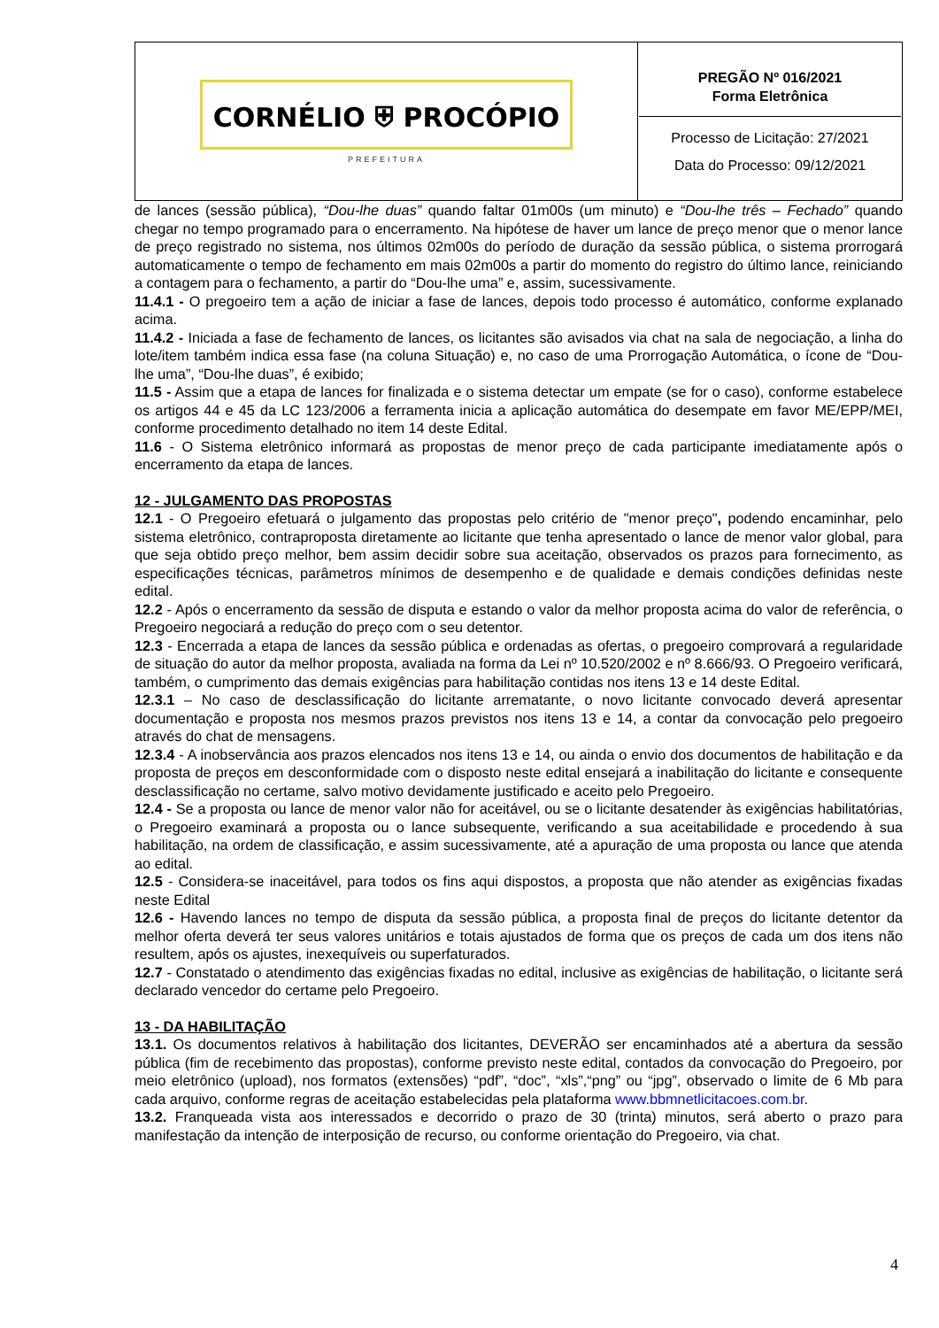| CORNÉLIO ⛨ PROCÓPIO PREFEITURA | PREGÃO Nº 016/2021 Forma Eletrônica Processo de Licitação: 27/2021 Data do Processo: 09/12/2021 |
de lances (sessão pública), “Dou-lhe duas” quando faltar 01m00s (um minuto) e “Dou-lhe três – Fechado” quando chegar no tempo programado para o encerramento. Na hipótese de haver um lance de preço menor que o menor lance de preço registrado no sistema, nos últimos 02m00s do período de duração da sessão pública, o sistema prorrogará automaticamente o tempo de fechamento em mais 02m00s a partir do momento do registro do último lance, reiniciando a contagem para o fechamento, a partir do “Dou-lhe uma” e, assim, sucessivamente.
11.4.1 - O pregoeiro tem a ação de iniciar a fase de lances, depois todo processo é automático, conforme explanado acima.
11.4.2 - Iniciada a fase de fechamento de lances, os licitantes são avisados via chat na sala de negociação, a linha do lote/item também indica essa fase (na coluna Situação) e, no caso de uma Prorrogação Automática, o ícone de “Dou-lhe uma”, “Dou-lhe duas”, é exibido;
11.5 - Assim que a etapa de lances for finalizada e o sistema detectar um empate (se for o caso), conforme estabelece os artigos 44 e 45 da LC 123/2006 a ferramenta inicia a aplicação automática do desempate em favor ME/EPP/MEI, conforme procedimento detalhado no item 14 deste Edital.
11.6 - O Sistema eletrônico informará as propostas de menor preço de cada participante imediatamente após o encerramento da etapa de lances.
12 - JULGAMENTO DAS PROPOSTAS
12.1 - O Pregoeiro efetuará o julgamento das propostas pelo critério de "menor preço", podendo encaminhar, pelo sistema eletrônico, contraproposta diretamente ao licitante que tenha apresentado o lance de menor valor global, para que seja obtido preço melhor, bem assim decidir sobre sua aceitação, observados os prazos para fornecimento, as especificações técnicas, parâmetros mínimos de desempenho e de qualidade e demais condições definidas neste edital.
12.2 - Após o encerramento da sessão de disputa e estando o valor da melhor proposta acima do valor de referência, o Pregoeiro negociará a redução do preço com o seu detentor.
12.3 - Encerrada a etapa de lances da sessão pública e ordenadas as ofertas, o pregoeiro comprovará a regularidade de situação do autor da melhor proposta, avaliada na forma da Lei nº 10.520/2002 e nº 8.666/93. O Pregoeiro verificará, também, o cumprimento das demais exigências para habilitação contidas nos itens 13 e 14 deste Edital.
12.3.1 – No caso de desclassificação do licitante arrematante, o novo licitante convocado deverá apresentar documentação e proposta nos mesmos prazos previstos nos itens 13 e 14, a contar da convocação pelo pregoeiro através do chat de mensagens.
12.3.4 - A inobservância aos prazos elencados nos itens 13 e 14, ou ainda o envio dos documentos de habilitação e da proposta de preços em desconformidade com o disposto neste edital ensejará a inabilitação do licitante e consequente desclassificação no certame, salvo motivo devidamente justificado e aceito pelo Pregoeiro.
12.4 - Se a proposta ou lance de menor valor não for aceitável, ou se o licitante desatender às exigências habilitatórias, o Pregoeiro examinará a proposta ou o lance subsequente, verificando a sua aceitabilidade e procedendo à sua habilitação, na ordem de classificação, e assim sucessivamente, até a apuração de uma proposta ou lance que atenda ao edital.
12.5 - Considera-se inaceitável, para todos os fins aqui dispostos, a proposta que não atender as exigências fixadas neste Edital
12.6 - Havendo lances no tempo de disputa da sessão pública, a proposta final de preços do licitante detentor da melhor oferta deverá ter seus valores unitários e totais ajustados de forma que os preços de cada um dos itens não resultem, após os ajustes, inexequíveis ou superfaturados.
12.7 - Constatado o atendimento das exigências fixadas no edital, inclusive as exigências de habilitação, o licitante será declarado vencedor do certame pelo Pregoeiro.
13 - DA HABILITAÇÃO
13.1. Os documentos relativos à habilitação dos licitantes, DEVERÃO ser encaminhados até a abertura da sessão pública (fim de recebimento das propostas), conforme previsto neste edital, contados da convocação do Pregoeiro, por meio eletrônico (upload), nos formatos (extensões) “pdf”, “doc”, “xls”,“png” ou “jpg”, observado o limite de 6 Mb para cada arquivo, conforme regras de aceitação estabelecidas pela plataforma www.bbmnetlicitacoes.com.br.
13.2. Franqueada vista aos interessados e decorrido o prazo de 30 (trinta) minutos, será aberto o prazo para manifestação da intenção de interposição de recurso, ou conforme orientação do Pregoeiro, via chat.
4